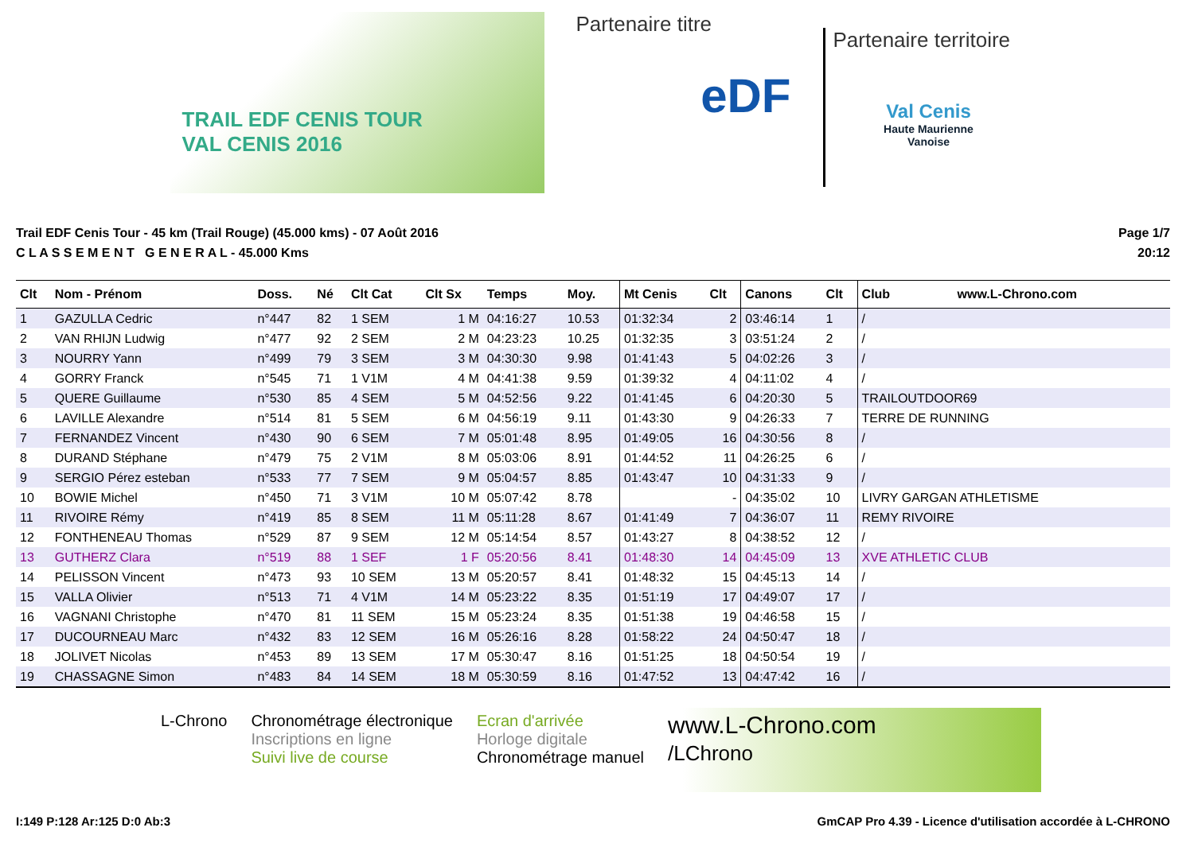TRAIL EDF CENIS TOUR
VAL CENIS 2016
Partenaire titre
eDF
Partenaire territoire
Val Cenis
Haute Maurienne
Vanoise
Trail EDF Cenis Tour - 45 km (Trail Rouge) (45.000 kms) - 07 Août 2016
C L A S S E M E N T G E N E R A L - 45.000 Kms
Page 1/7
20:12
| Clt | Nom - Prénom | Doss. | Né | Clt Cat | Clt Sx | Temps | Moy. | Mt Cenis | Clt | Canons | Clt | Club www.L-Chrono.com |
| --- | --- | --- | --- | --- | --- | --- | --- | --- | --- | --- | --- | --- |
| 1 | GAZULLA Cedric | n°447 | 82 | 1 SEM | 1 M | 04:16:27 | 10.53 | 01:32:34 | 2 | 03:46:14 | 1 | / |
| 2 | VAN RHIJN Ludwig | n°477 | 92 | 2 SEM | 2 M | 04:23:23 | 10.25 | 01:32:35 | 3 | 03:51:24 | 2 | / |
| 3 | NOURRY Yann | n°499 | 79 | 3 SEM | 3 M | 04:30:30 | 9.98 | 01:41:43 | 5 | 04:02:26 | 3 | / |
| 4 | GORRY Franck | n°545 | 71 | 1 V1M | 4 M | 04:41:38 | 9.59 | 01:39:32 | 4 | 04:11:02 | 4 | / |
| 5 | QUERE Guillaume | n°530 | 85 | 4 SEM | 5 M | 04:52:56 | 9.22 | 01:41:45 | 6 | 04:20:30 | 5 | TRAILOUTDOOR69 |
| 6 | LAVILLE Alexandre | n°514 | 81 | 5 SEM | 6 M | 04:56:19 | 9.11 | 01:43:30 | 9 | 04:26:33 | 7 | TERRE DE RUNNING |
| 7 | FERNANDEZ Vincent | n°430 | 90 | 6 SEM | 7 M | 05:01:48 | 8.95 | 01:49:05 | 16 | 04:30:56 | 8 | / |
| 8 | DURAND Stéphane | n°479 | 75 | 2 V1M | 8 M | 05:03:06 | 8.91 | 01:44:52 | 11 | 04:26:25 | 6 | / |
| 9 | SERGIO Pérez esteban | n°533 | 77 | 7 SEM | 9 M | 05:04:57 | 8.85 | 01:43:47 | 10 | 04:31:33 | 9 | / |
| 10 | BOWIE Michel | n°450 | 71 | 3 V1M | 10 M | 05:07:42 | 8.78 | | - | 04:35:02 | 10 | LIVRY GARGAN ATHLETISME |
| 11 | RIVOIRE Rémy | n°419 | 85 | 8 SEM | 11 M | 05:11:28 | 8.67 | 01:41:49 | 7 | 04:36:07 | 11 | REMY RIVOIRE |
| 12 | FONTHENEAU Thomas | n°529 | 87 | 9 SEM | 12 M | 05:14:54 | 8.57 | 01:43:27 | 8 | 04:38:52 | 12 | / |
| 13 | GUTHERZ Clara | n°519 | 88 | 1 SEF | 1 F | 05:20:56 | 8.41 | 01:48:30 | 14 | 04:45:09 | 13 | XVE ATHLETIC CLUB |
| 14 | PELISSON Vincent | n°473 | 93 | 10 SEM | 13 M | 05:20:57 | 8.41 | 01:48:32 | 15 | 04:45:13 | 14 | / |
| 15 | VALLA Olivier | n°513 | 71 | 4 V1M | 14 M | 05:23:22 | 8.35 | 01:51:19 | 17 | 04:49:07 | 17 | / |
| 16 | VAGNANI Christophe | n°470 | 81 | 11 SEM | 15 M | 05:23:24 | 8.35 | 01:51:38 | 19 | 04:46:58 | 15 | / |
| 17 | DUCOURNEAU Marc | n°432 | 83 | 12 SEM | 16 M | 05:26:16 | 8.28 | 01:58:22 | 24 | 04:50:47 | 18 | / |
| 18 | JOLIVET Nicolas | n°453 | 89 | 13 SEM | 17 M | 05:30:47 | 8.16 | 01:51:25 | 18 | 04:50:54 | 19 | / |
| 19 | CHASSAGNE Simon | n°483 | 84 | 14 SEM | 18 M | 05:30:59 | 8.16 | 01:47:52 | 13 | 04:47:42 | 16 | / |
L-Chrono Chronométrage électronique
Inscriptions en ligne
Suivi live de course
Ecran d'arrivée
Horloge digitale
Chronométrage manuel
www.L-Chrono.com
/LChrono
I:149 P:128 Ar:125 D:0 Ab:3 GmCAP Pro 4.39 - Licence d'utilisation accordée à L-CHRONO